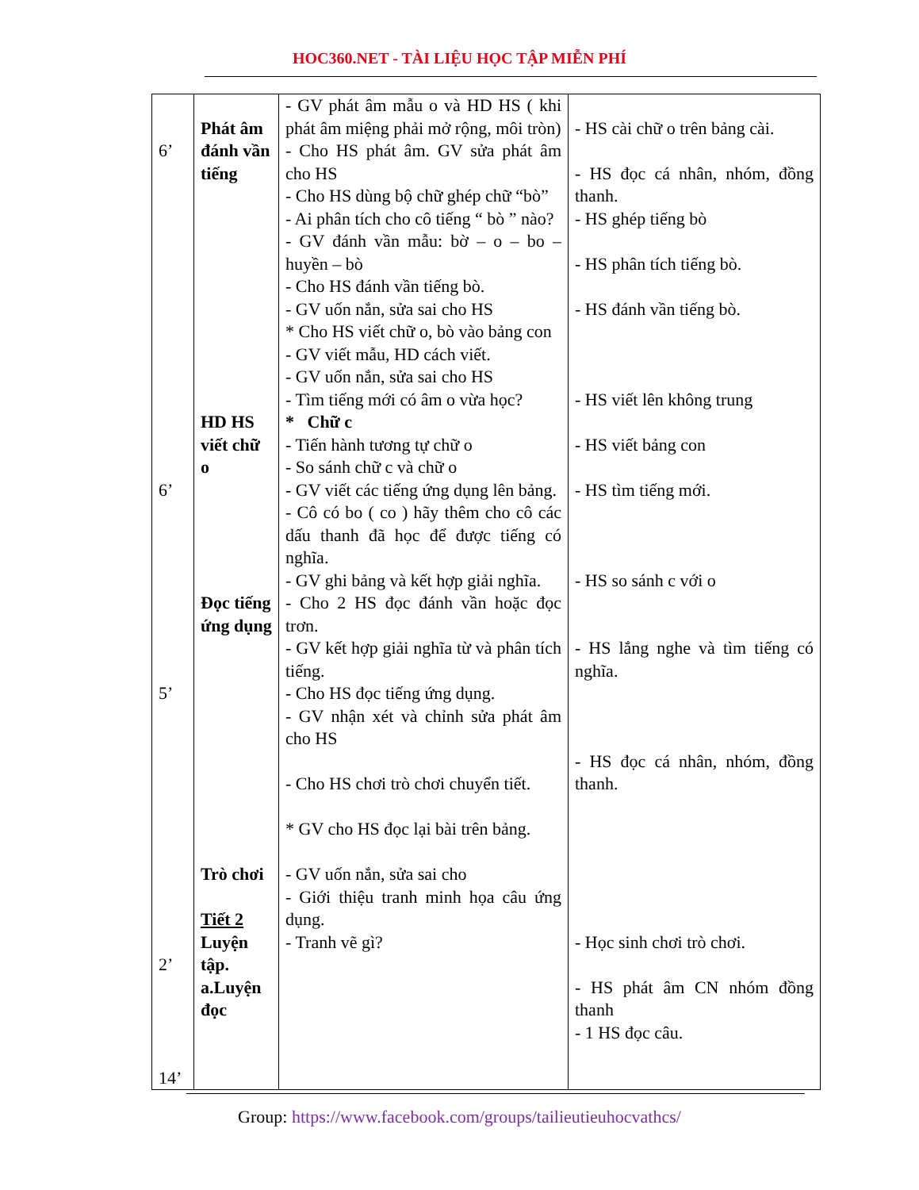HOC360.NET - TÀI LIỆU HỌC TẬP MIỄN PHÍ
| 6’ 6’ 5’ 2’ 14’ | Phát âm đánh vần tiếng HD HS viết chữ o Đọc tiếng ứng dụng Trò chơi Tiết 2 Luyện tập. a.Luyện đọc | - GV phát âm mẫu o và HD HS ( khi phát âm miệng phải mở rộng, môi tròn) - Cho HS phát âm. GV sửa phát âm cho HS - Cho HS dùng bộ chữ ghép chữ “bò” - Ai phân tích cho cô tiếng “ bò ” nào? - GV đánh vần mẫu: bờ – o – bo – huyền – bò - Cho HS đánh vần tiếng bò. - GV uốn nắn, sửa sai cho HS * Cho HS viết chữ o, bò vào bảng con - GV viết mẫu, HD cách viết. - GV uốn nắn, sửa sai cho HS - Tìm tiếng mới có âm o vừa học? * Chữ c - Tiến hành tương tự chữ o - So sánh chữ c và chữ o - GV viết các tiếng ứng dụng lên bảng. - Cô có bo ( co ) hãy thêm cho cô các dấu thanh đã học để được tiếng có nghĩa. - GV ghi bảng và kết hợp giải nghĩa. - Cho 2 HS đọc đánh vần hoặc đọc trơn. - GV kết hợp giải nghĩa từ và phân tích tiếng. - Cho HS đọc tiếng ứng dụng. - GV nhận xét và chỉnh sửa phát âm cho HS - Cho HS chơi trò chơi chuyển tiết. * GV cho HS đọc lại bài trên bảng. - GV uốn nắn, sửa sai cho - Giới thiệu tranh minh họa câu ứng dụng. - Tranh vẽ gì? | - HS cài chữ o trên bảng cài. - HS đọc cá nhân, nhóm, đồng thanh. - HS ghép tiếng bò - HS phân tích tiếng bò. - HS đánh vần tiếng bò. - HS viết lên không trung - HS viết bảng con - HS tìm tiếng mới. - HS so sánh c với o - HS lắng nghe và tìm tiếng có nghĩa. - HS đọc cá nhân, nhóm, đồng thanh. - Học sinh chơi trò chơi. - HS phát âm CN nhóm đồng thanh - 1 HS đọc câu. |
Group: https://www.facebook.com/groups/tailieutieuhocvathcs/